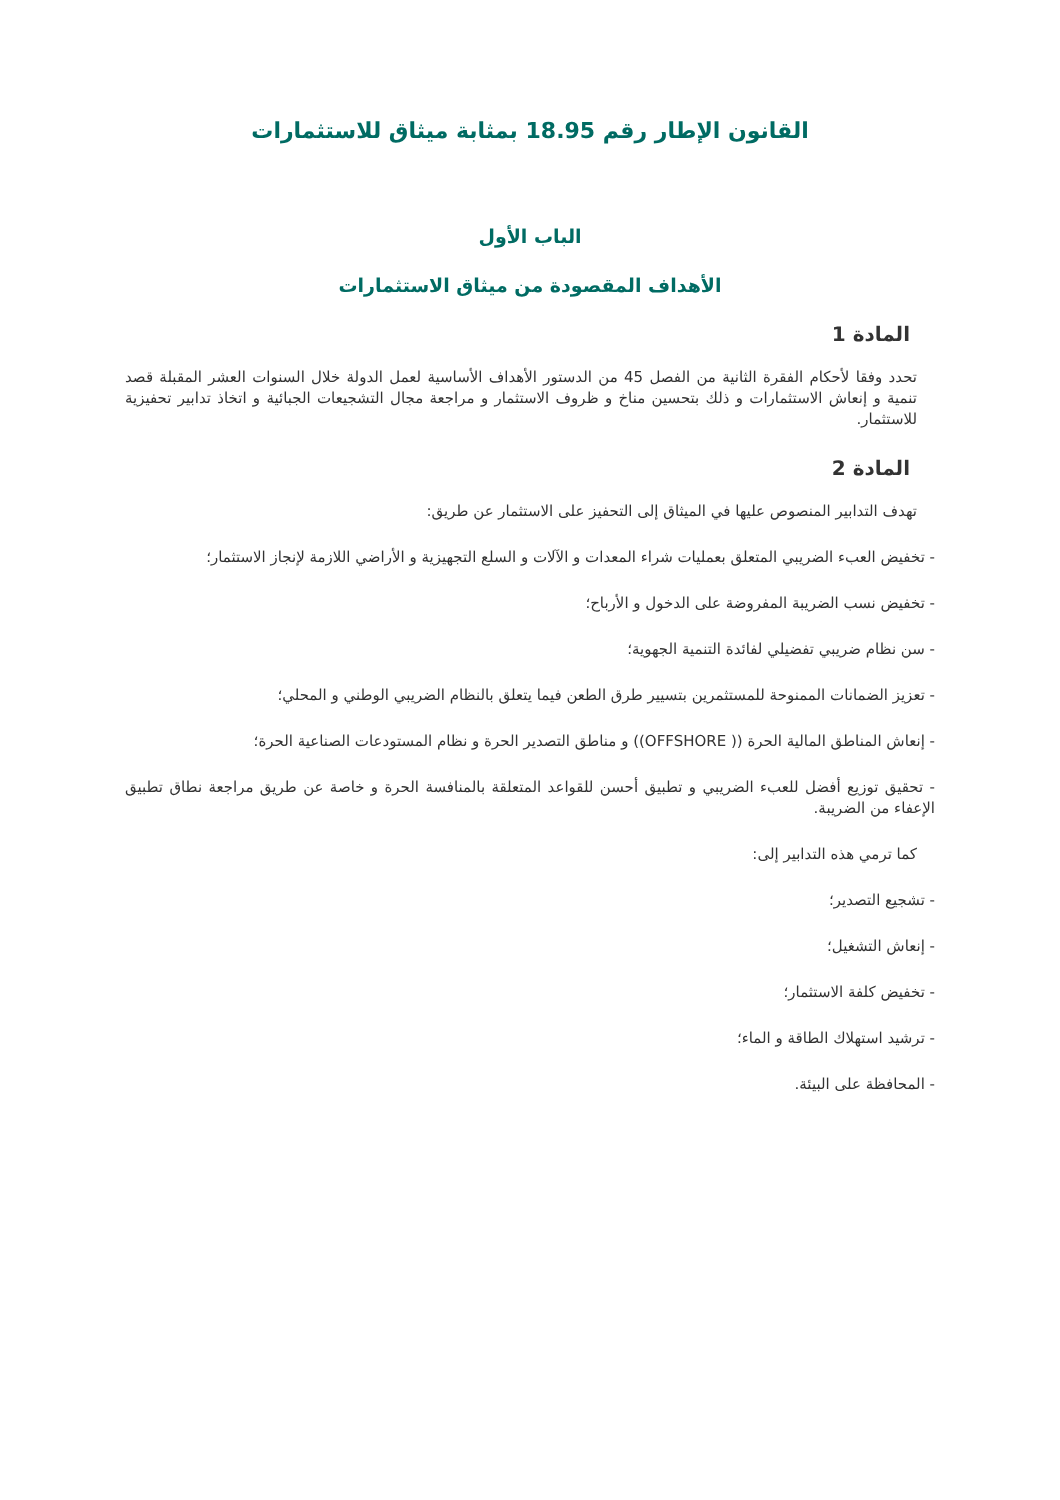القانون الإطار رقم 18.95 بمثابة ميثاق للاستثمارات
الباب الأول
الأهداف المقصودة من ميثاق الاستثمارات
المادة 1
تحدد وفقا لأحكام الفقرة الثانية من الفصل 45 من الدستور الأهداف الأساسية لعمل الدولة خلال السنوات العشر المقبلة قصد تنمية و إنعاش الاستثمارات و ذلك بتحسين مناخ و ظروف الاستثمار و مراجعة مجال التشجيعات الجبائية و اتخاذ تدابير تحفيزية للاستثمار.
المادة 2
تهدف التدابير المنصوص عليها في الميثاق إلى التحفيز على الاستثمار عن طريق:
- تخفيض العبء الضريبي المتعلق بعمليات شراء المعدات و الآلات و السلع التجهيزية و الأراضي اللازمة لإنجاز الاستثمار؛
- تخفيض نسب الضريبة المفروضة على الدخول و الأرباح؛
- سن نظام ضريبي تفضيلي لفائدة التنمية الجهوية؛
- تعزيز الضمانات الممنوحة للمستثمرين بتسيير طرق الطعن فيما يتعلق بالنظام الضريبي الوطني و المحلي؛
- إنعاش المناطق المالية الحرة (( OFFSHORE)) و مناطق التصدير الحرة و نظام المستودعات الصناعية الحرة؛
- تحقيق توزيع أفضل للعبء الضريبي و تطبيق أحسن للقواعد المتعلقة بالمنافسة الحرة و خاصة عن طريق مراجعة نطاق تطبيق الإعفاء من الضريبة.
كما ترمي هذه التدابير إلى:
- تشجيع التصدير؛
- إنعاش التشغيل؛
- تخفيض كلفة الاستثمار؛
- ترشيد استهلاك الطاقة و الماء؛
- المحافظة على البيئة.